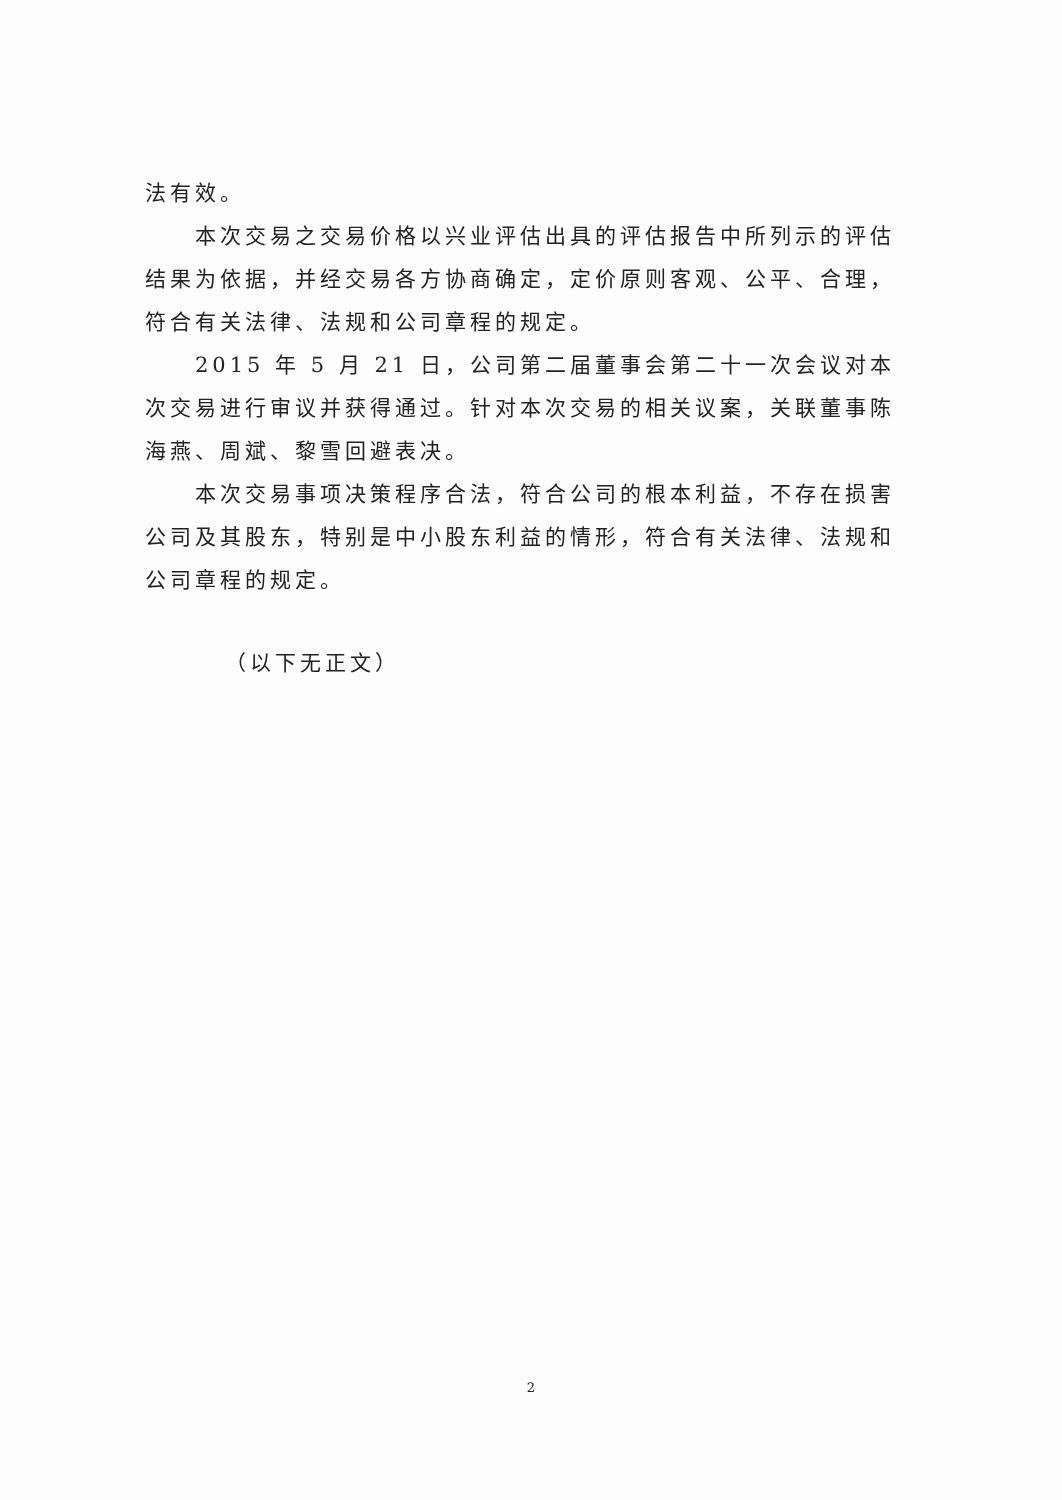法有效。
本次交易之交易价格以兴业评估出具的评估报告中所列示的评估结果为依据，并经交易各方协商确定，定价原则客观、公平、合理，符合有关法律、法规和公司章程的规定。
2015 年 5 月 21 日，公司第二届董事会第二十一次会议对本次交易进行审议并获得通过。针对本次交易的相关议案，关联董事陈海燕、周斌、黎雪回避表决。
本次交易事项决策程序合法，符合公司的根本利益，不存在损害公司及其股东，特别是中小股东利益的情形，符合有关法律、法规和公司章程的规定。
（以下无正文）
2